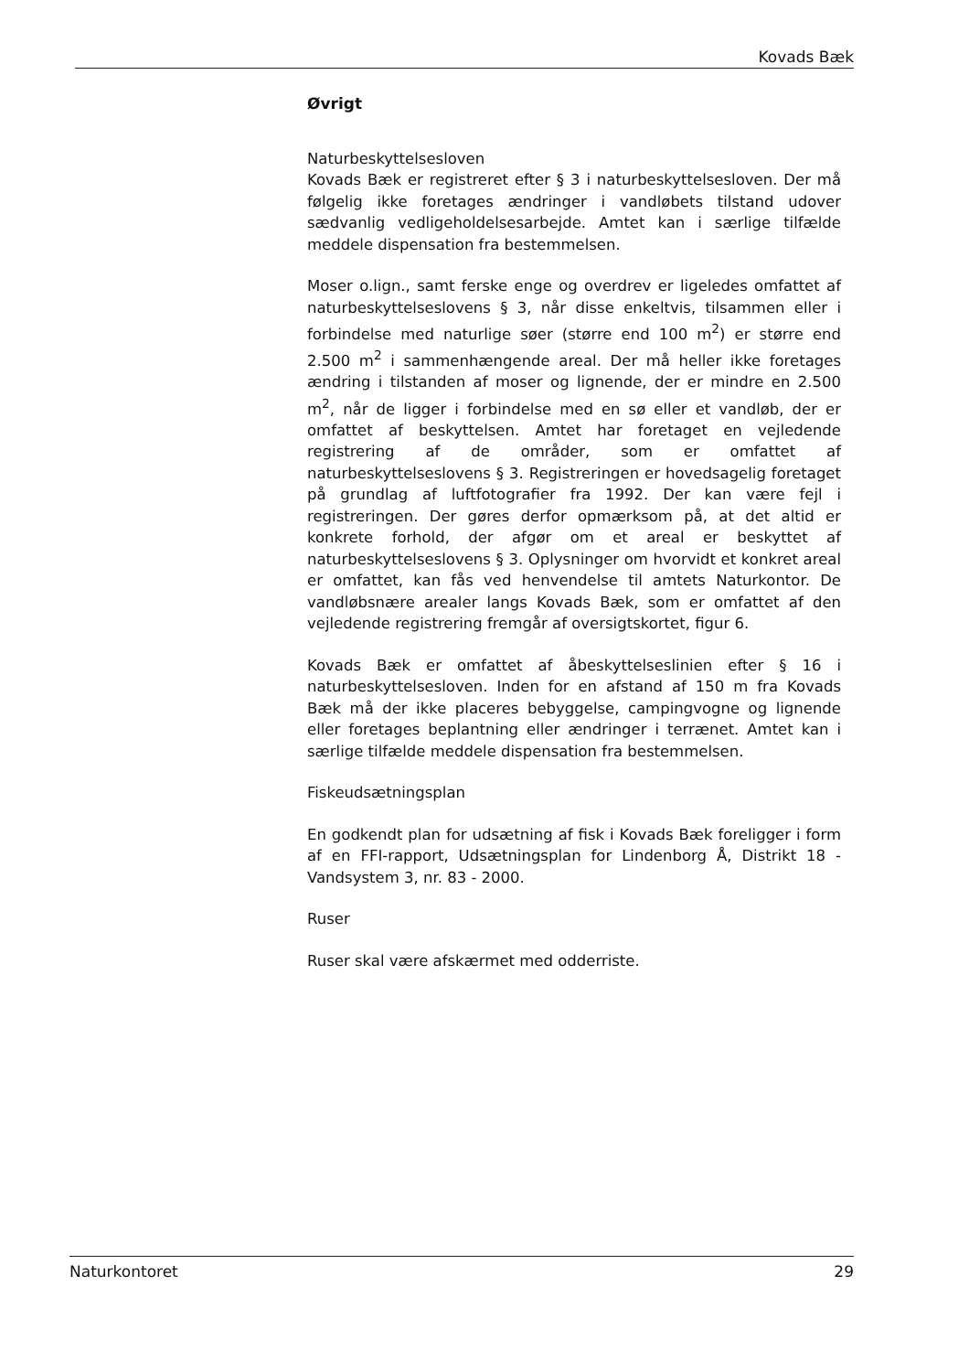Kovads Bæk
Øvrigt
Naturbeskyttelsesloven
Kovads Bæk er registreret efter § 3 i naturbeskyttelsesloven. Der må følgelig ikke foretages ændringer i vandløbets tilstand udover sædvanlig vedligeholdelsesarbejde. Amtet kan i særlige tilfælde meddele dispensation fra bestemmelsen.
Moser o.lign., samt ferske enge og overdrev er ligeledes omfattet af naturbeskyttelseslovens § 3, når disse enkeltvis, tilsammen eller i forbindelse med naturlige søer (større end 100 m<sup>2</sup>) er større end 2.500 m<sup>2</sup> i sammenhængende areal. Der må heller ikke foretages ændring i tilstanden af moser og lignende, der er mindre en 2.500 m<sup>2</sup>, når de ligger i forbindelse med en sø eller et vandløb, der er omfattet af beskyttelsen. Amtet har foretaget en vejledende registrering af de områder, som er omfattet af naturbeskyttelseslovens § 3. Registreringen er hovedsagelig foretaget på grundlag af luftfotografier fra 1992. Der kan være fejl i registreringen. Der gøres derfor opmærksom på, at det altid er konkrete forhold, der afgør om et areal er beskyttet af naturbeskyttelseslovens § 3. Oplysninger om hvorvidt et konkret areal er omfattet, kan fås ved henvendelse til amtets Naturkontor. De vandløbsnære arealer langs Kovads Bæk, som er omfattet af den vejledende registrering fremgår af oversigtskortet, figur 6.
Kovads Bæk er omfattet af åbeskyttelseslinien efter § 16 i naturbeskyttelsesloven. Inden for en afstand af 150 m fra Kovads Bæk må der ikke placeres bebyggelse, campingvogne og lignende eller foretages beplantning eller ændringer i terrænet. Amtet kan i særlige tilfælde meddele dispensation fra bestemmelsen.
Fiskeudsætningsplan
En godkendt plan for udsætning af fisk i Kovads Bæk foreligger i form af en FFI-rapport, Udsætningsplan for Lindenborg Å, Distrikt 18 - Vandsystem 3, nr. 83 - 2000.
Ruser
Ruser skal være afskærmet med odderriste.
Naturkontoret 29